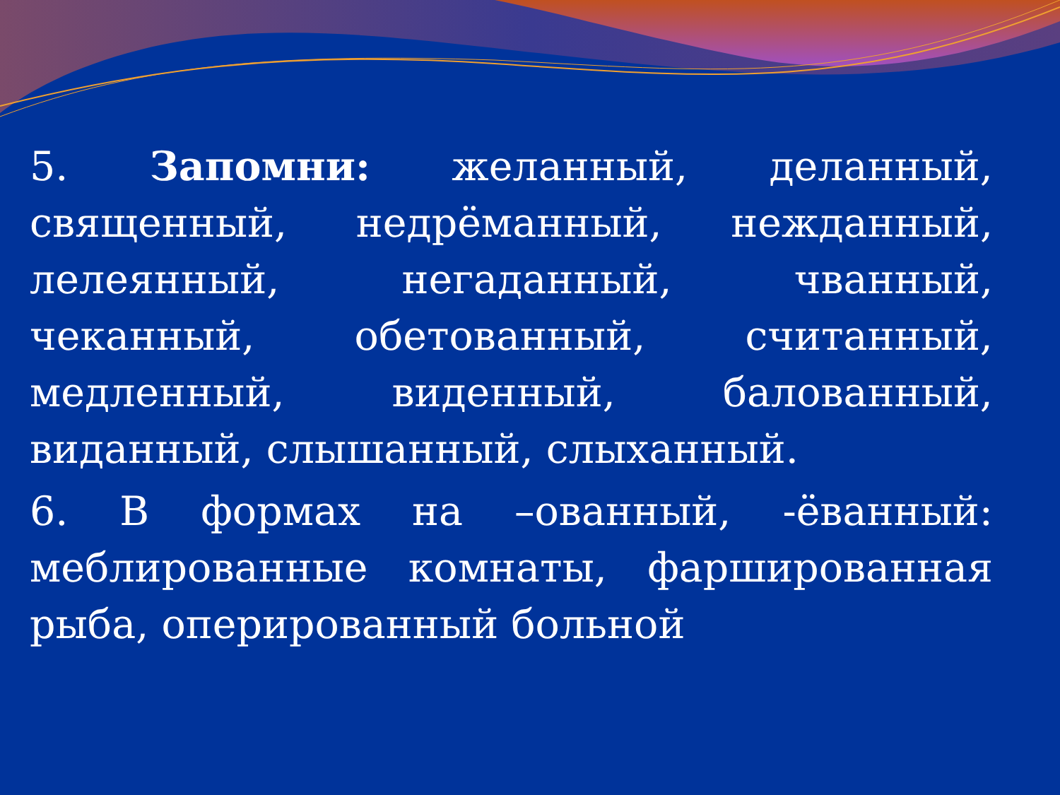5. Запомни: желанный, деланный, священный, недрёманный, нежданный, лелеянный, негаданный, чванный, чеканный, обетованный, считанный, медленный, виденный, балованный, виданный, слышанный, слыханный.
6. В формах на –ованный, -ёванный: меблированные комнаты, фаршированная рыба, оперированный больной